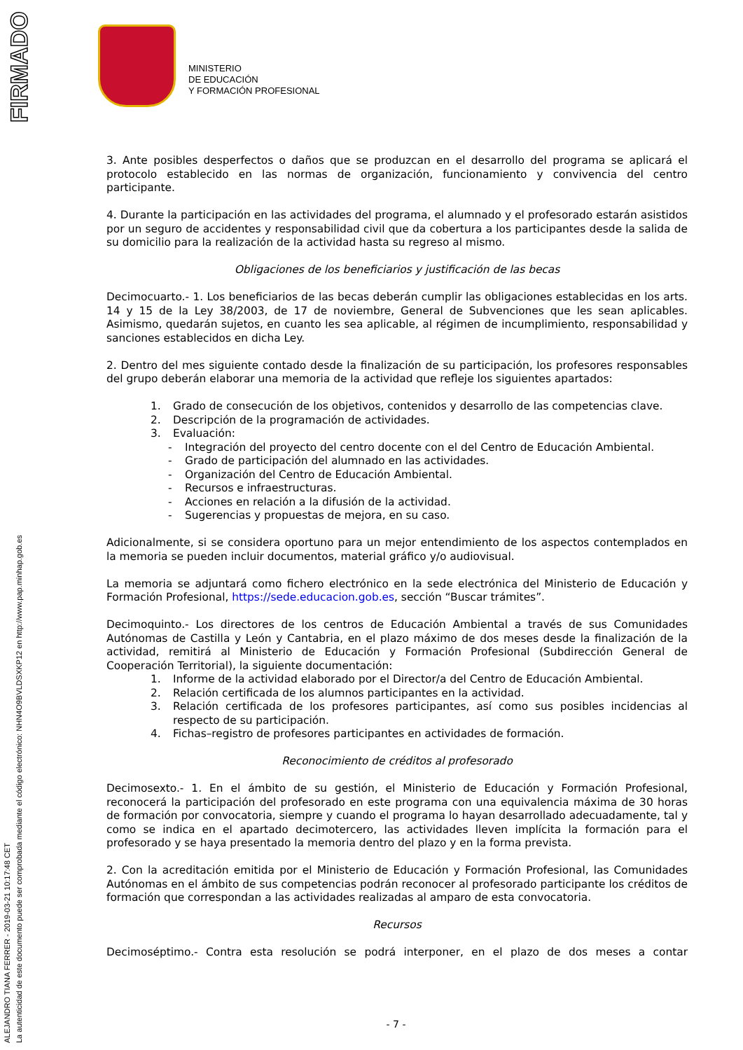FIRMADO
ALEJANDRO TIANA FERRER - 2019-03-21 10:17:48 CET
La autenticidad de este documento puede ser comprobada mediante el código electrónico: NHN4O9BVLDSXKP12 en http://www.pap.minhap.gob.es
MINISTERIO
DE EDUCACIÓN
Y FORMACIÓN PROFESIONAL
3. Ante posibles desperfectos o daños que se produzcan en el desarrollo del programa se aplicará el protocolo establecido en las normas de organización, funcionamiento y convivencia del centro participante.
4. Durante la participación en las actividades del programa, el alumnado y el profesorado estarán asistidos por un seguro de accidentes y responsabilidad civil que da cobertura a los participantes desde la salida de su domicilio para la realización de la actividad hasta su regreso al mismo.
Obligaciones de los beneficiarios y justificación de las becas
Decimocuarto.- 1. Los beneficiarios de las becas deberán cumplir las obligaciones establecidas en los arts. 14 y 15 de la Ley 38/2003, de 17 de noviembre, General de Subvenciones que les sean aplicables. Asimismo, quedarán sujetos, en cuanto les sea aplicable, al régimen de incumplimiento, responsabilidad y sanciones establecidos en dicha Ley.
2. Dentro del mes siguiente contado desde la finalización de su participación, los profesores responsables del grupo deberán elaborar una memoria de la actividad que refleje los siguientes apartados:
1. Grado de consecución de los objetivos, contenidos y desarrollo de las competencias clave.
2. Descripción de la programación de actividades.
3. Evaluación:
- Integración del proyecto del centro docente con el del Centro de Educación Ambiental.
- Grado de participación del alumnado en las actividades.
- Organización del Centro de Educación Ambiental.
- Recursos e infraestructuras.
- Acciones en relación a la difusión de la actividad.
- Sugerencias y propuestas de mejora, en su caso.
Adicionalmente, si se considera oportuno para un mejor entendimiento de los aspectos contemplados en la memoria se pueden incluir documentos, material gráfico y/o audiovisual.
La memoria se adjuntará como fichero electrónico en la sede electrónica del Ministerio de Educación y Formación Profesional, https://sede.educacion.gob.es, sección “Buscar trámites”.
Decimoquinto.- Los directores de los centros de Educación Ambiental a través de sus Comunidades Autónomas de Castilla y León y Cantabria, en el plazo máximo de dos meses desde la finalización de la actividad, remitirá al Ministerio de Educación y Formación Profesional (Subdirección General de Cooperación Territorial), la siguiente documentación:
1. Informe de la actividad elaborado por el Director/a del Centro de Educación Ambiental.
2. Relación certificada de los alumnos participantes en la actividad.
3. Relación certificada de los profesores participantes, así como sus posibles incidencias al respecto de su participación.
4. Fichas–registro de profesores participantes en actividades de formación.
Reconocimiento de créditos al profesorado
Decimosexto.- 1. En el ámbito de su gestión, el Ministerio de Educación y Formación Profesional, reconocerá la participación del profesorado en este programa con una equivalencia máxima de 30 horas de formación por convocatoria, siempre y cuando el programa lo hayan desarrollado adecuadamente, tal y como se indica en el apartado decimotercero, las actividades lleven implícita la formación para el profesorado y se haya presentado la memoria dentro del plazo y en la forma prevista.
2. Con la acreditación emitida por el Ministerio de Educación y Formación Profesional, las Comunidades Autónomas en el ámbito de sus competencias podrán reconocer al profesorado participante los créditos de formación que correspondan a las actividades realizadas al amparo de esta convocatoria.
Recursos
Decimoséptimo.- Contra esta resolución se podrá interponer, en el plazo de dos meses a contar
- 7 -